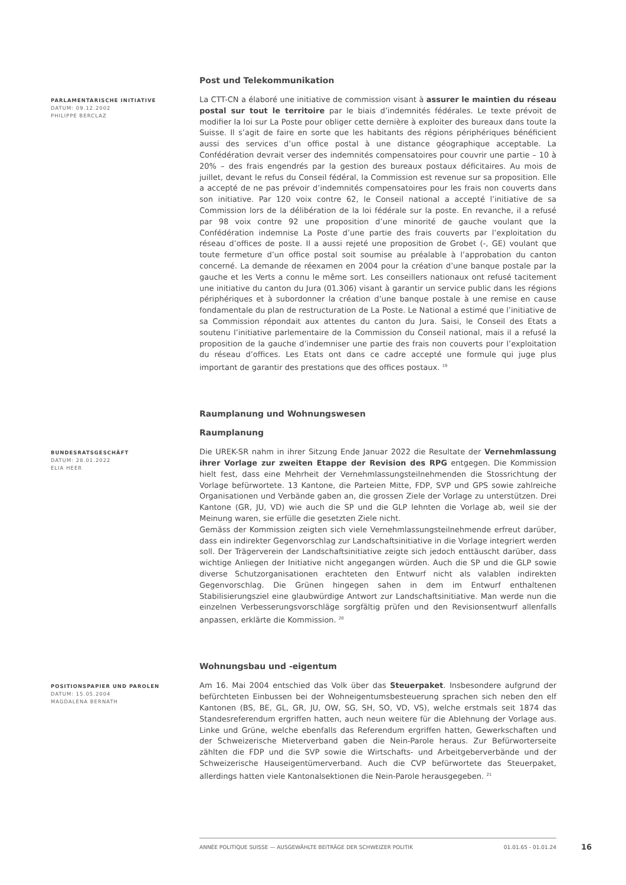Post und Telekommunikation
PARLAMENTARISCHE INITIATIVE
DATUM: 09.12.2002
PHILIPPE BERCLAZ
La CTT-CN a élaboré une initiative de commission visant à assurer le maintien du réseau postal sur tout le territoire par le biais d’indemnités fédérales. Le texte prévoit de modifier la loi sur La Poste pour obliger cette dernière à exploiter des bureaux dans toute la Suisse. Il s’agit de faire en sorte que les habitants des régions périphériques bénéficient aussi des services d’un office postal à une distance géographique acceptable. La Confédération devrait verser des indemnités compensatoires pour couvrir une partie – 10 à 20% – des frais engendrés par la gestion des bureaux postaux déficitaires. Au mois de juillet, devant le refus du Conseil fédéral, la Commission est revenue sur sa proposition. Elle a accepté de ne pas prévoir d’indemnités compensatoires pour les frais non couverts dans son initiative. Par 120 voix contre 62, le Conseil national a accepté l’initiative de sa Commission lors de la délibération de la loi fédérale sur la poste. En revanche, il a refusé par 98 voix contre 92 une proposition d’une minorité de gauche voulant que la Confédération indemnise La Poste d’une partie des frais couverts par l’exploitation du réseau d’offices de poste. Il a aussi rejeté une proposition de Grobet (-, GE) voulant que toute fermeture d’un office postal soit soumise au préalable à l’approbation du canton concerné. La demande de réexamen en 2004 pour la création d’une banque postale par la gauche et les Verts a connu le même sort. Les conseillers nationaux ont refusé tacitement une initiative du canton du Jura (01.306) visant à garantir un service public dans les régions périphériques et à subordonner la création d’une banque postale à une remise en cause fondamentale du plan de restructuration de La Poste. Le National a estimé que l’initiative de sa Commission répondait aux attentes du canton du Jura. Saisi, le Conseil des Etats a soutenu l’initiative parlementaire de la Commission du Conseil national, mais il a refusé la proposition de la gauche d’indemniser une partie des frais non couverts pour l’exploitation du réseau d’offices. Les Etats ont dans ce cadre accepté une formule qui juge plus important de garantir des prestations que des offices postaux. <sup>19</sup>
Raumplanung und Wohnungswesen
Raumplanung
BUNDESRATSGESCHÄFT
DATUM: 28.01.2022
ELIA HEER
Die UREK-SR nahm in ihrer Sitzung Ende Januar 2022 die Resultate der Vernehmlassung ihrer Vorlage zur zweiten Etappe der Revision des RPG entgegen. Die Kommission hielt fest, dass eine Mehrheit der Vernehmlassungsteilnehmenden die Stossrichtung der Vorlage befürwortete. 13 Kantone, die Parteien Mitte, FDP, SVP und GPS sowie zahlreiche Organisationen und Verbände gaben an, die grossen Ziele der Vorlage zu unterstützen. Drei Kantone (GR, JU, VD) wie auch die SP und die GLP lehnten die Vorlage ab, weil sie der Meinung waren, sie erfülle die gesetzten Ziele nicht.
Gemäss der Kommission zeigten sich viele Vernehmlassungsteilnehmende erfreut darüber, dass ein indirekter Gegenvorschlag zur Landschaftsinitiative in die Vorlage integriert werden soll. Der Trägerverein der Landschaftsinitiative zeigte sich jedoch enttäuscht darüber, dass wichtige Anliegen der Initiative nicht angegangen würden. Auch die SP und die GLP sowie diverse Schutzorganisationen erachteten den Entwurf nicht als valablen indirekten Gegenvorschlag. Die Grünen hingegen sahen in dem im Entwurf enthaltenen Stabilisierungsziel eine glaubwürdige Antwort zur Landschaftsinitiative. Man werde nun die einzelnen Verbesserungsvorschläge sorgfältig prüfen und den Revisionsentwurf allenfalls anpassen, erklärte die Kommission. <sup>20</sup>
Wohnungsbau und -eigentum
POSITIONSPAPIER UND PAROLEN
DATUM: 15.05.2004
MAGDALENA BERNATH
Am 16. Mai 2004 entschied das Volk über das Steuerpaket. Insbesondere aufgrund der befürchteten Einbussen bei der Wohneigentumsbesteuerung sprachen sich neben den elf Kantonen (BS, BE, GL, GR, JU, OW, SG, SH, SO, VD, VS), welche erstmals seit 1874 das Standesreferendum ergriffen hatten, auch neun weitere für die Ablehnung der Vorlage aus. Linke und Grüne, welche ebenfalls das Referendum ergriffen hatten, Gewerkschaften und der Schweizerische Mieterverband gaben die Nein-Parole heraus. Zur Befürworterseite zählten die FDP und die SVP sowie die Wirtschafts- und Arbeitgeberverbände und der Schweizerische Hauseigentümerverband. Auch die CVP befürwortete das Steuerpaket, allerdings hatten viele Kantonalsektionen die Nein-Parole herausgegeben. <sup>21</sup>
ANNÉE POLITIQUE SUISSE — AUSGEWÄHLTE BEITRÄGE DER SCHWEIZER POLITIK 01.01.65 - 01.01.24
16